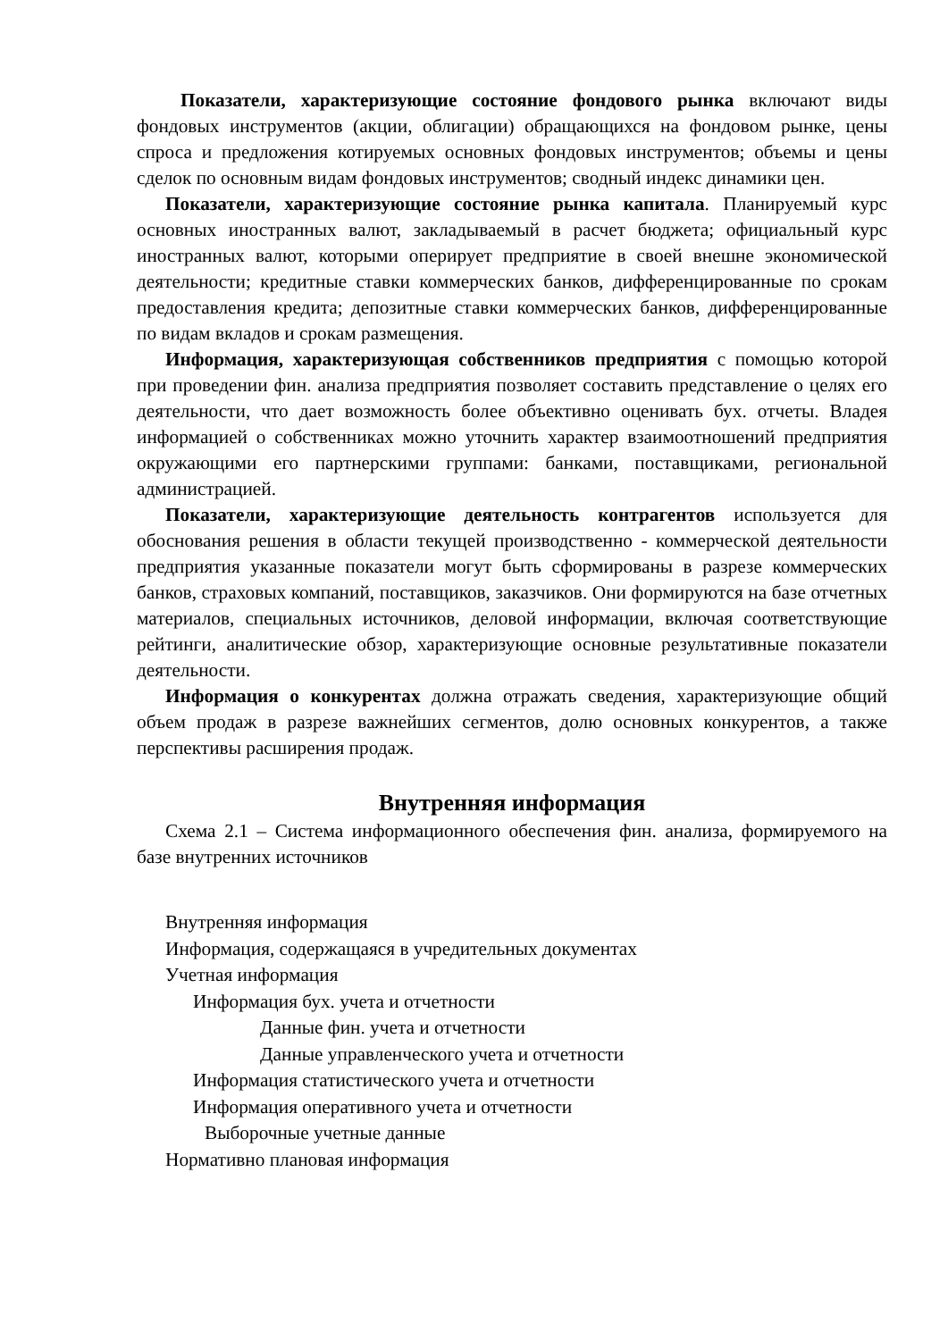Показатели, характеризующие состояние фондового рынка включают виды фондовых инструментов (акции, облигации) обращающихся на фондовом рынке, цены спроса и предложения котируемых основных фондовых инструментов; объемы и цены сделок по основным видам фондовых инструментов; сводный индекс динамики цен.
Показатели, характеризующие состояние рынка капитала. Планируемый курс основных иностранных валют, закладываемый в расчет бюджета; официальный курс иностранных валют, которыми оперирует предприятие в своей внешне экономической деятельности; кредитные ставки коммерческих банков, дифференцированные по срокам предоставления кредита; депозитные ставки коммерческих банков, дифференцированные по видам вкладов и срокам размещения.
Информация, характеризующая собственников предприятия с помощью которой при проведении фин. анализа предприятия позволяет составить представление о целях его деятельности, что дает возможность более объективно оценивать бух. отчеты. Владея информацией о собственниках можно уточнить характер взаимоотношений предприятия окружающими его партнерскими группами: банками, поставщиками, региональной администрацией.
Показатели, характеризующие деятельность контрагентов используется для обоснования решения в области текущей производственно - коммерческой деятельности предприятия указанные показатели могут быть сформированы в разрезе коммерческих банков, страховых компаний, поставщиков, заказчиков. Они формируются на базе отчетных материалов, специальных источников, деловой информации, включая соответствующие рейтинги, аналитические обзор, характеризующие основные результативные показатели деятельности.
Информация о конкурентах должна отражать сведения, характеризующие общий объем продаж в разрезе важнейших сегментов, долю основных конкурентов, а также перспективы расширения продаж.
Внутренняя информация
Схема 2.1 – Система информационного обеспечения фин. анализа, формируемого на базе внутренних источников
Внутренняя информация
Информация, содержащаяся в учредительных документах
Учетная информация
Информация бух. учета и отчетности
Данные фин. учета и отчетности
Данные управленческого учета и отчетности
Информация статистического учета и отчетности
Информация оперативного учета и отчетности
Выборочные учетные данные
Нормативно плановая информация